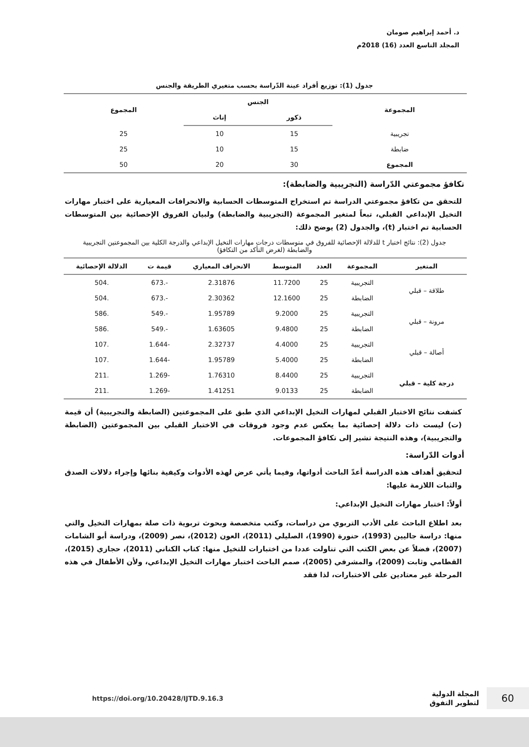د. أحمد إبراهيم صومان
المجلد التاسع العدد (16) 2018م
جدول (1): توزيع أفراد عينة الدّراسة بحسب متغيري الطريقة والجنس
| المجموعة | الجنس | | المجموع |
| --- | --- | --- | --- |
| | ذكور | إناث | |
| تجريبية | 15 | 10 | 25 |
| ضابطة | 15 | 10 | 25 |
| المجموع | 30 | 20 | 50 |
تكافؤ مجموعتي الدّراسة (التجريبية والضابطة):
للتحقق من تكافؤ مجموعتي الدراسة تم استخراج المتوسطات الحسابية والانحرافات المعيارية على اختبار مهارات التخيل الإبداعي القبلي، تبعاً لمتغير المجموعة (التجريبية والضابطة) ولبيان الفروق الإحصائية بين المتوسطات الحسابية تم اختبار (t)، والجدول (2) يوضح ذلك:
جدول (2): نتائج اختبار t للدلالة الإحصائية للفروق في متوسطات درجات مهارات التخيل الإبداعي والدرجة الكلية بين المجموعتين التجريبية والضابطة (لغرض التأكد من التكافؤ)
| المتغير | المجموعة | العدد | المتوسط | الانحراف المعياري | قيمة ت | الدلالة الإحصائية |
| --- | --- | --- | --- | --- | --- | --- |
| طلاقة – قبلي | التجريبية | 25 | 11.7200 | 2.31876 | -.673 | .504 |
| | الضابطة | 25 | 12.1600 | 2.30362 | -.673 | .504 |
| مرونة – قبلي | التجريبية | 25 | 9.2000 | 1.95789 | -.549 | .586 |
| | الضابطة | 25 | 9.4800 | 1.63605 | -.549 | .586 |
| أصالة – قبلي | التجريبية | 25 | 4.4000 | 2.32737 | -1.644 | .107 |
| | الضابطة | 25 | 5.4000 | 1.95789 | -1.644 | .107 |
| درجة كلية – قبلي | التجريبية | 25 | 8.4400 | 1.76310 | -1.269 | .211 |
| | الضابطة | 25 | 9.0133 | 1.41251 | -1.269 | .211 |
كشفت نتائج الاختبار القبلي لمهارات التخيل الإبداعي الذي طبق على المجموعتين (الضابطة والتجريبية) أن قيمة (ت) ليست ذات دلالة إحصائية بما يعكس عدم وجود فروقات في الاختبار القبلي بين المجموعتين (الضابطة والتجريبية)، وهذه النتيجة تشير إلى تكافؤ المجموعات.
أدوات الدّراسة:
لتحقيق أهداف هذه الدراسة أعدّ الباحث أدواتها، وفيما يأتي عرض لهذه الأدوات وكيفية بنائها وإجراء دلالات الصدق والثبات اللازمة عليها:
أولاً: اختبار مهارات التخيل الإبداعي:
بعد اطلاع الباحث على الأدب التربوي من دراسات، وكتب متخصصة وبحوث تربوية ذات صلة بمهارات التخيل والتي منها: دراسة جاليين (1993)، حنورة (1990)، الصليلي (2011)، العون (2012)، نصر (2009)، ودراسة أبو الشامات (2007)، فضلاً عن بعض الكتب التي تناولت عددا من اختبارات للتخيل منها: كتاب الكناني (2011)، حجازي (2015)، القطامي وثابت (2009)، والمشرفي (2005)، صمم الباحث اختبار مهارات التخيل الإبداعي، ولأن الأطفال في هذه المرحلة غير معتادين على الاختبارات، لذا فقد
60 المجلة الدولية
لتطوير التفوق
https://doi.org/10.20428/IJTD.9.16.3